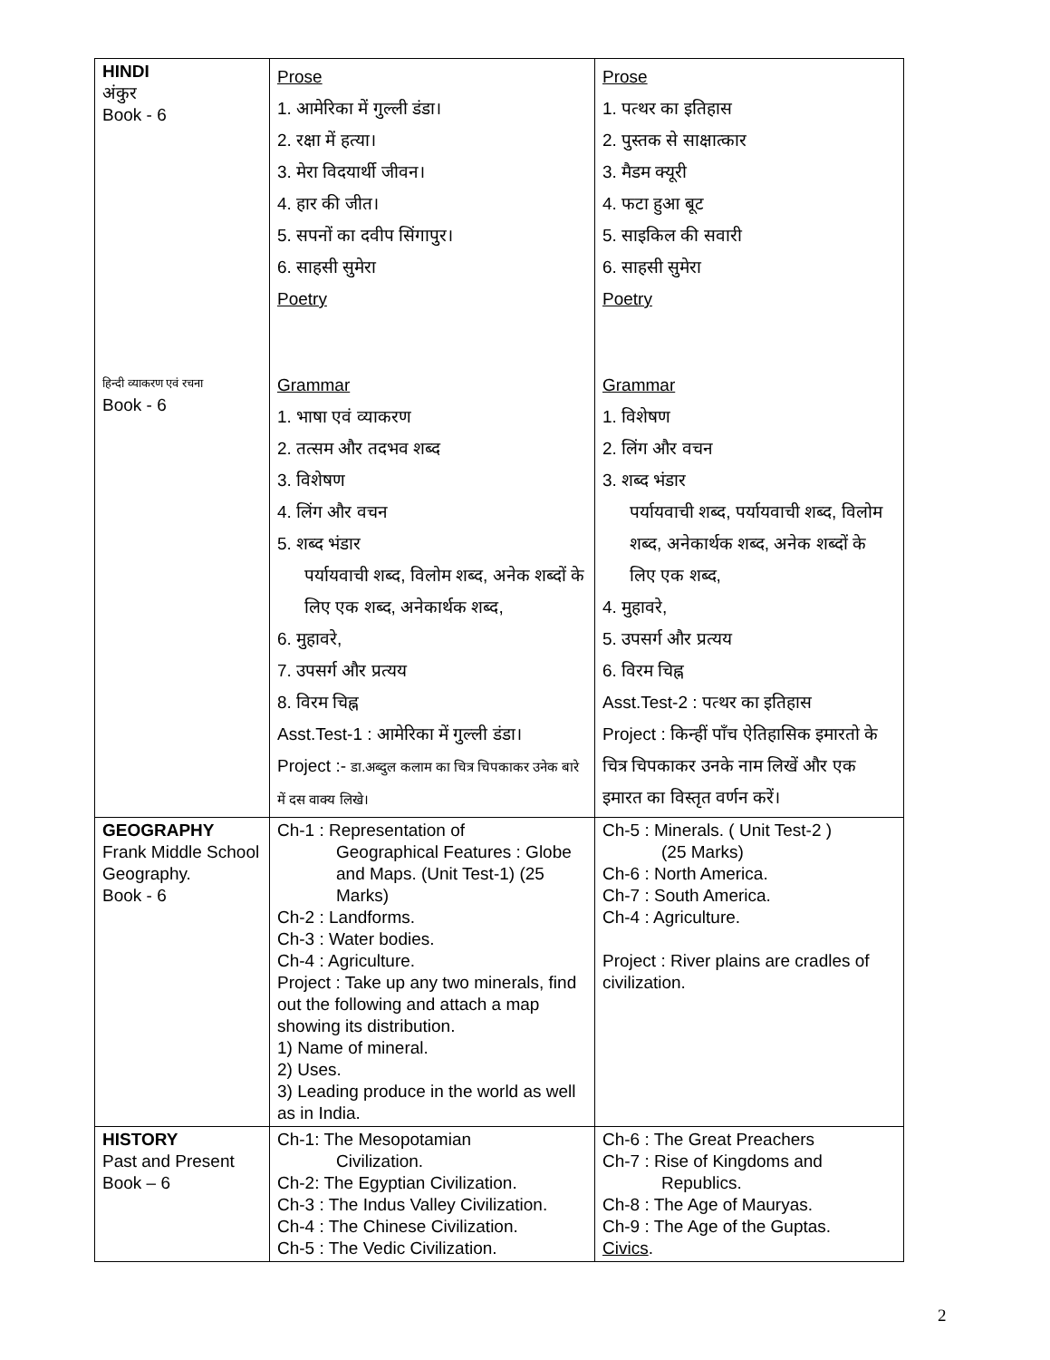| HINDI अंकुर Book - 6 हिन्दी व्याकरण एवं रचना Book - 6 | Prose 1. आमेरिका में गुल्ली डंडा। 2. रक्षा में हत्या। 3. मेरा विदयार्थी जीवन। 4. हार की जीत। 5. सपनों का दवीप सिंगापुर। 6. साहसी सुमेरा Poetry Grammar 1. भाषा एवं व्याकरण 2. तत्सम और तदभव शब्द 3. विशेषण 4. लिंग और वचन 5. शब्द भंडार पर्यायवाची शब्द, विलोम शब्द, अनेक शब्दों के लिए एक शब्द, अनेकार्थक शब्द, 6. मुहावरे, 7. उपसर्ग और प्रत्यय 8. विरम चिह्न Asst.Test-1 : आमेरिका में गुल्ली डंडा। Project :- डा.अब्दुल कलाम का चित्र चिपकाकर उनेक बारे में दस वाक्य लिखे। | Prose 1. पत्थर का इतिहास 2. पुस्तक से साक्षात्कार 3. मैडम क्यूरी 4. फटा हुआ बूट 5. साइकिल की सवारी 6. साहसी सुमेरा Poetry Grammar 1. विशेषण 2. लिंग और वचन 3. शब्द भंडार पर्यायवाची शब्द, पर्यायवाची शब्द, विलोम शब्द, अनेकार्थक शब्द, अनेक शब्दों के लिए एक शब्द, 4. मुहावरे, 5. उपसर्ग और प्रत्यय 6. विरम चिह्न Asst.Test-2 : पत्थर का इतिहास Project : किन्हीं पाँच ऐतिहासिक इमारतो के चित्र चिपकाकर उनके नाम लिखें और एक इमारत का विस्तृत वर्णन करें। |
| GEOGRAPHY Frank Middle School Geography. Book - 6 | Ch-1 : Representation of Geographical Features : Globe and Maps. (Unit Test-1) (25 Marks) Ch-2 : Landforms. Ch-3 : Water bodies. Ch-4 : Agriculture. Project : Take up any two minerals, find out the following and attach a map showing its distribution. 1) Name of mineral. 2) Uses. 3) Leading produce in the world as well as in India. | Ch-5 : Minerals. ( Unit Test-2 ) (25 Marks) Ch-6 : North America. Ch-7 : South America. Ch-4 : Agriculture. Project : River plains are cradles of civilization. |
| HISTORY Past and Present Book – 6 | Ch-1: The Mesopotamian Civilization. Ch-2: The Egyptian Civilization. Ch-3 : The Indus Valley Civilization. Ch-4 : The Chinese Civilization. Ch-5 : The Vedic Civilization. | Ch-6 : The Great Preachers Ch-7 : Rise of Kingdoms and Republics. Ch-8 : The Age of Mauryas. Ch-9 : The Age of the Guptas. Civics . |
2